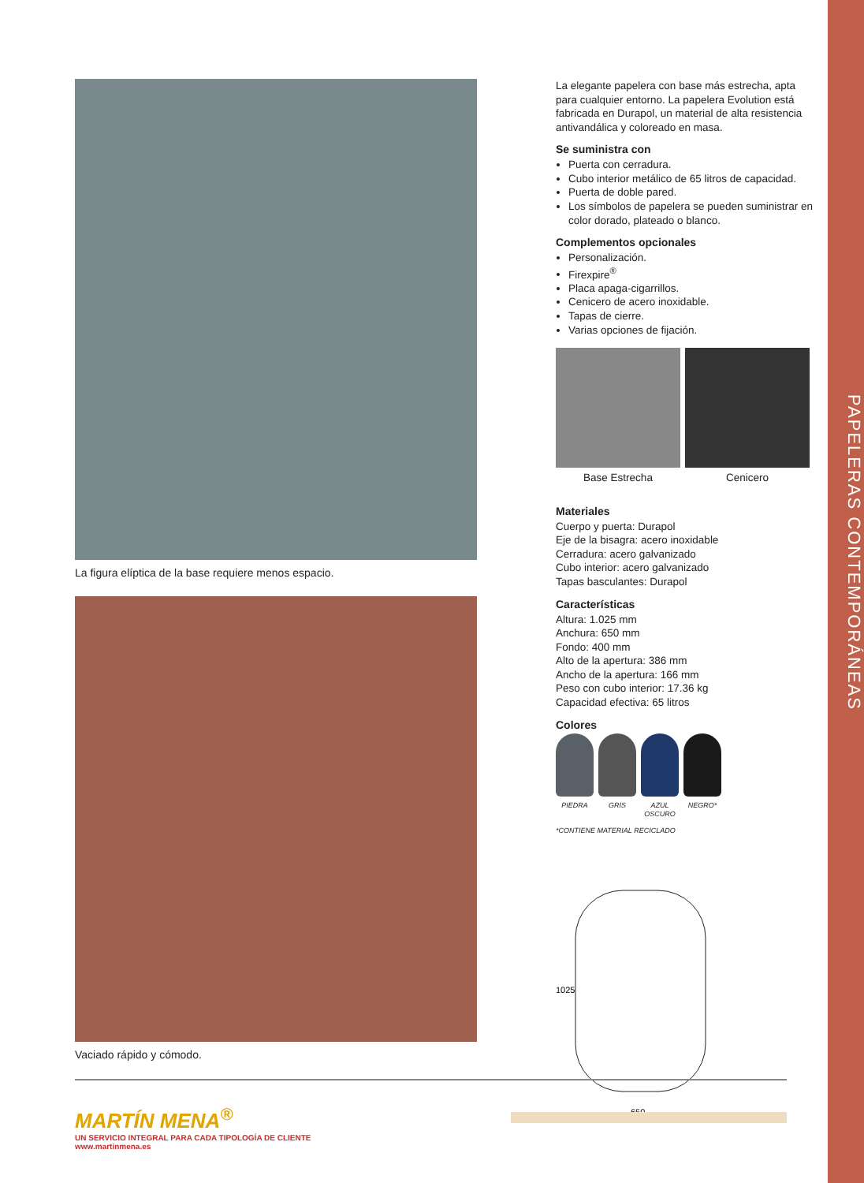PAPELERAS CONTEMPORÁNEAS
La figura elíptica de la base requiere menos espacio.
Vaciado rápido y cómodo.
La elegante papelera con base más estrecha, apta para cualquier entorno. La papelera Evolution está fabricada en Durapol, un material de alta resistencia antivandálica y coloreado en masa.
Se suministra con
Puerta con cerradura.
Cubo interior metálico de 65 litros de capacidad.
Puerta de doble pared.
Los símbolos de papelera se pueden suministrar en color dorado, plateado o blanco.
Complementos opcionales
Personalización.
Firexpire<sup>®</sup>
Placa apaga-cigarrillos.
Cenicero de acero inoxidable.
Tapas de cierre.
Varias opciones de fijación.
Base Estrecha Cenicero
Materiales
Cuerpo y puerta: Durapol
Eje de la bisagra: acero inoxidable
Cerradura: acero galvanizado
Cubo interior: acero galvanizado
Tapas basculantes: Durapol
Características
Altura: 1.025 mm
Anchura: 650 mm
Fondo: 400 mm
Alto de la apertura: 386 mm
Ancho de la apertura: 166 mm
Peso con cubo interior: 17.36 kg
Capacidad efectiva: 65 litros
Colores
PIEDRA GRIS AZUL OSCURO
NEGRO*
*CONTIENE MATERIAL RECICLADO
1025
650
MARTÍN MENA<sup>®</sup>
UN SERVICIO INTEGRAL PARA CADA TIPOLOGÍA DE CLIENTE
www.martinmena.es